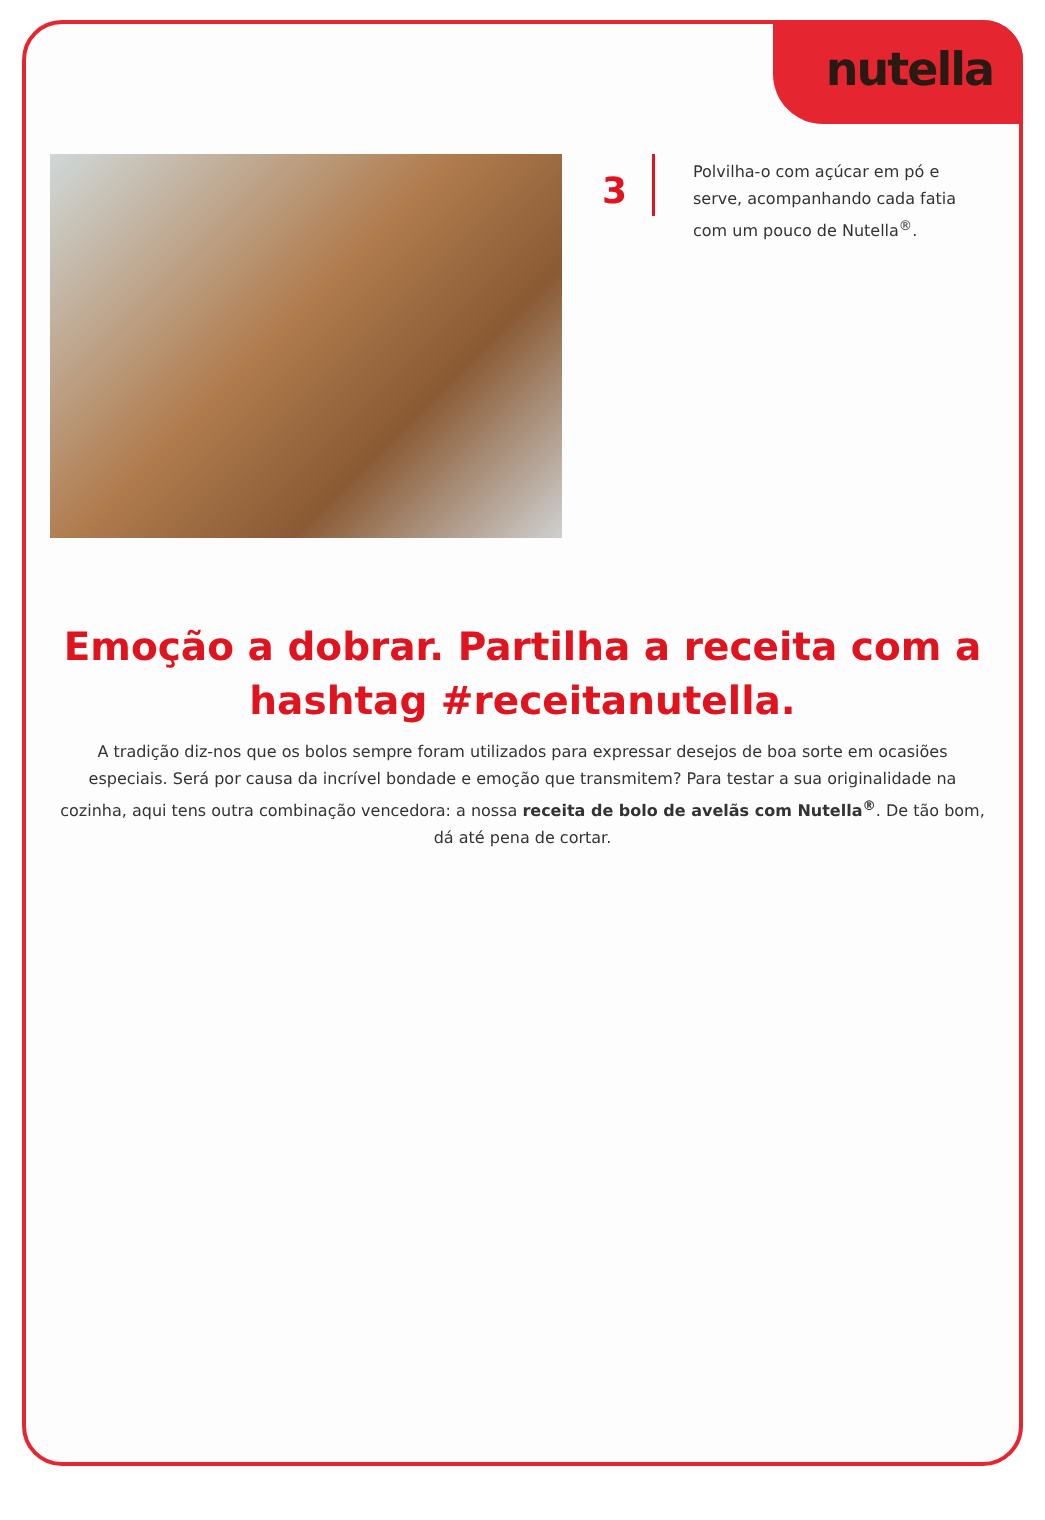nutella
3
Polvilha-o com açúcar em pó e serve, acompanhando cada fatia com um pouco de Nutella<sup>®</sup>.
Emoção a dobrar. Partilha a receita com a hashtag #receitanutella.
A tradição diz-nos que os bolos sempre foram utilizados para expressar desejos de boa sorte em ocasiões especiais. Será por causa da incrível bondade e emoção que transmitem? Para testar a sua originalidade na cozinha, aqui tens outra combinação vencedora: a nossa receita de bolo de avelãs com Nutella<sup>®</sup>. De tão bom, dá até pena de cortar.